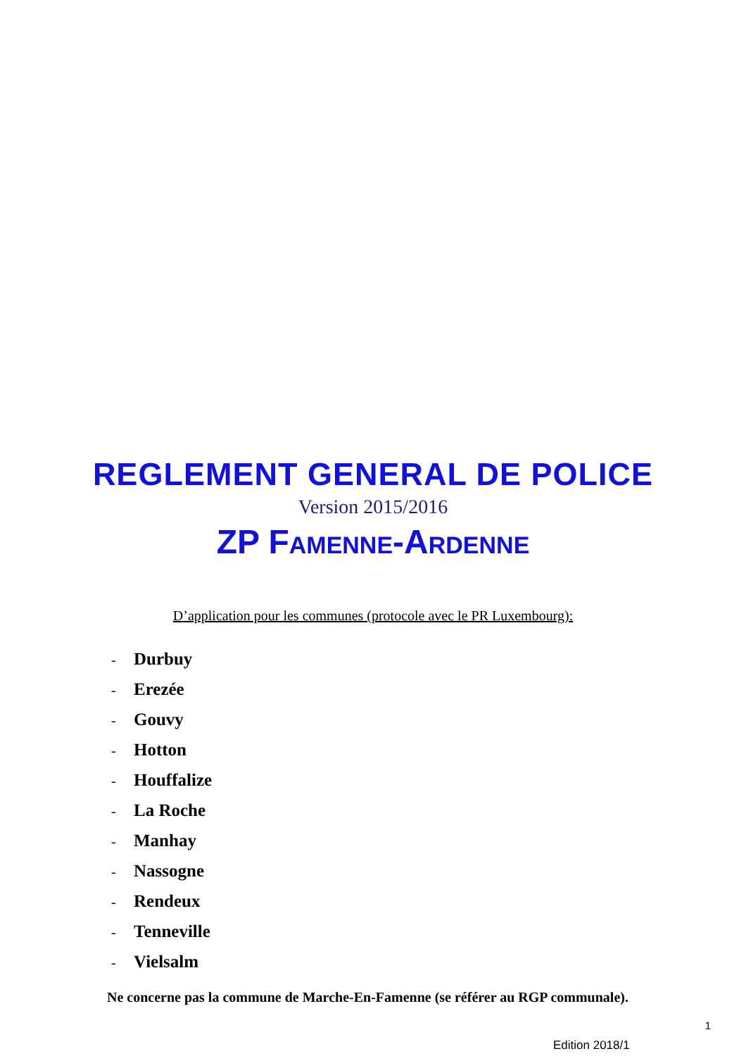REGLEMENT GENERAL DE POLICE
Version 2015/2016
ZP FAMENNE-ARDENNE
D’application pour les communes (protocole avec le PR Luxembourg):
- Durbuy
- Erezée
- Gouvy
- Hotton
- Houffalize
- La Roche
- Manhay
- Nassogne
- Rendeux
- Tenneville
- Vielsalm
Ne concerne pas la commune de Marche-En-Famenne (se référer au RGP communale).
1
Edition 2018/1